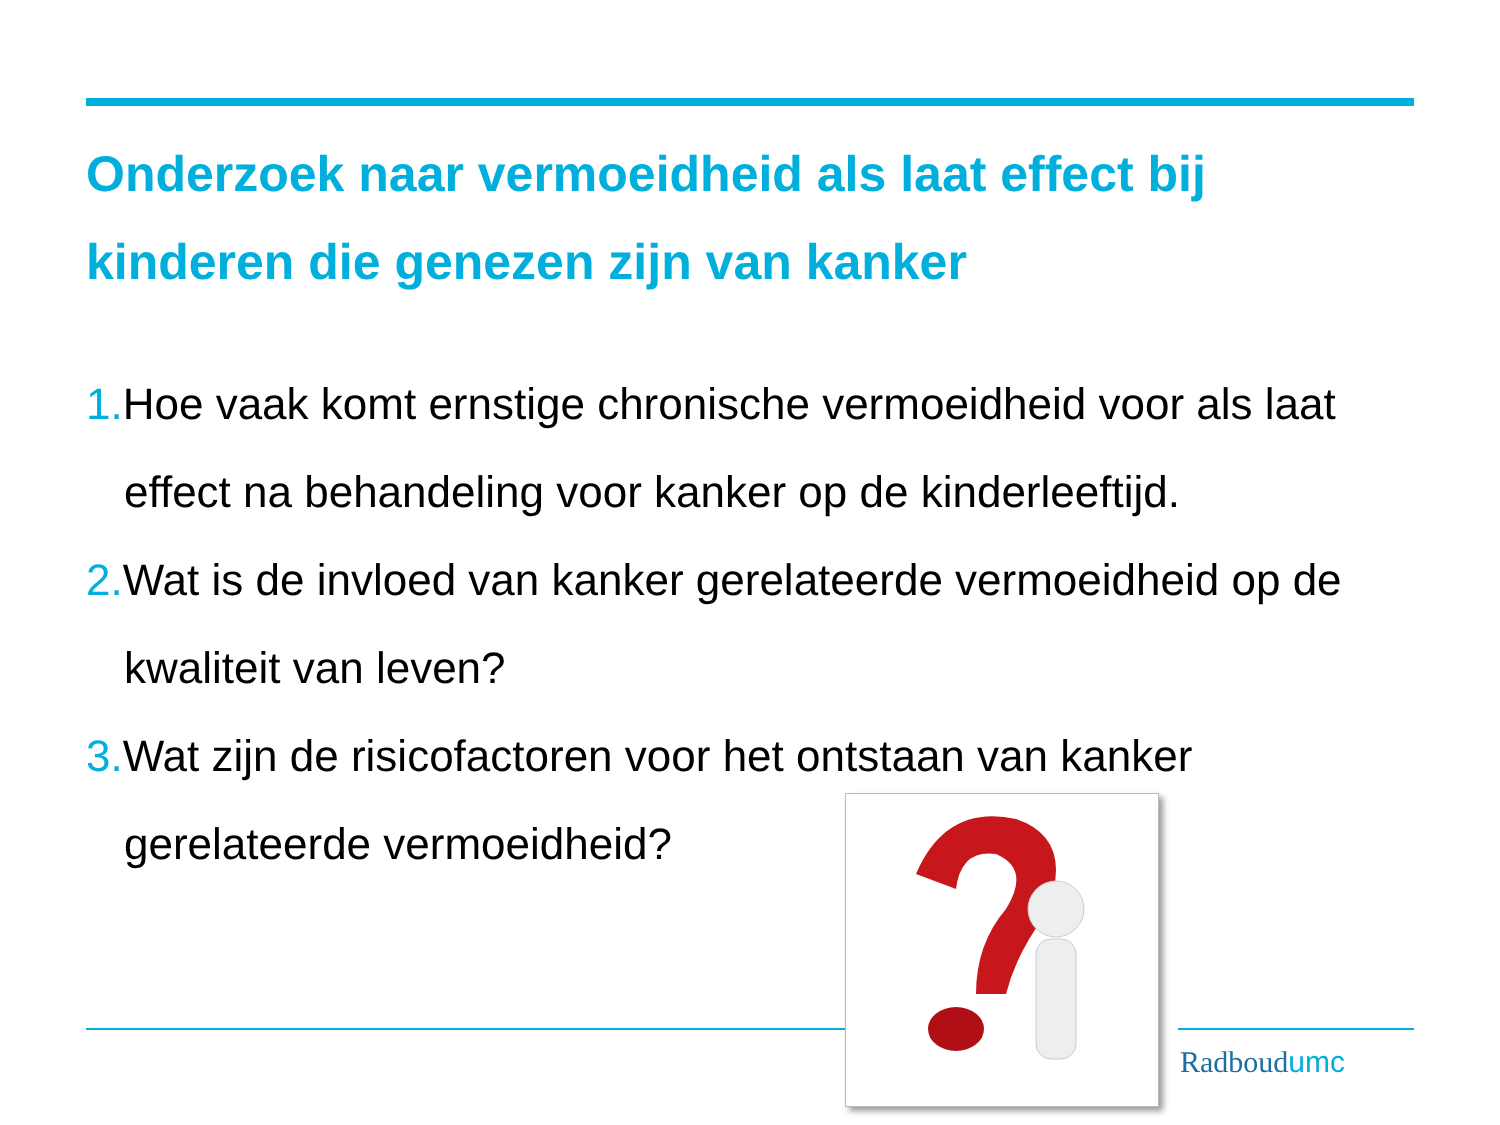Onderzoek naar vermoeidheid als laat effect bij kinderen die genezen zijn van kanker
1. Hoe vaak komt ernstige chronische vermoeidheid voor als laat effect na behandeling voor kanker op de kinderleeftijd.
2. Wat is de invloed van kanker gerelateerde vermoeidheid op de kwaliteit van leven?
3. Wat zijn de risicofactoren voor het ontstaan van kanker gerelateerde vermoeidheid?
Radboudumc